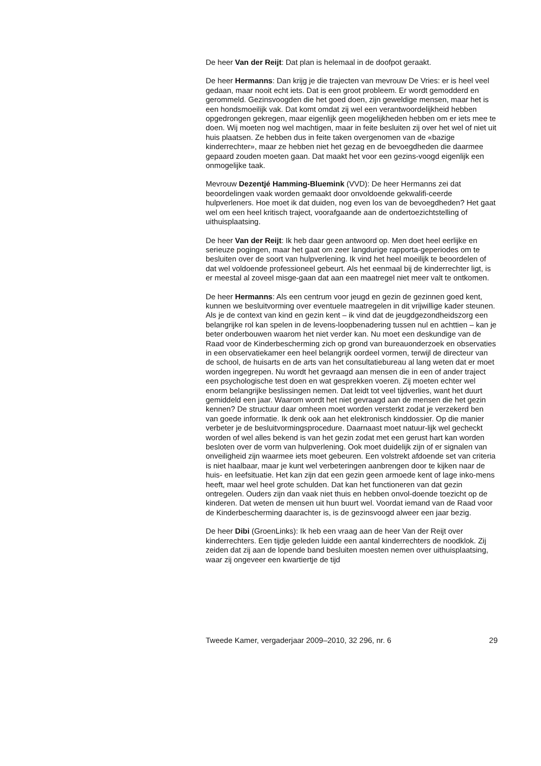De heer Van der Reijt: Dat plan is helemaal in de doofpot geraakt.
De heer Hermanns: Dan krijg je die trajecten van mevrouw De Vries: er is heel veel gedaan, maar nooit echt iets. Dat is een groot probleem. Er wordt gemodderd en gerommeld. Gezinsvoogden die het goed doen, zijn geweldige mensen, maar het is een hondsmoeilijk vak. Dat komt omdat zij wel een verantwoordelijkheid hebben opgedrongen gekregen, maar eigenlijk geen mogelijkheden hebben om er iets mee te doen. Wij moeten nog wel machtigen, maar in feite besluiten zij over het wel of niet uit huis plaatsen. Ze hebben dus in feite taken overgenomen van de «bazige kinderrechter», maar ze hebben niet het gezag en de bevoegdheden die daarmee gepaard zouden moeten gaan. Dat maakt het voor een gezins-voogd eigenlijk een onmogelijke taak.
Mevrouw Dezentjé Hamming-Bluemink (VVD): De heer Hermanns zei dat beoordelingen vaak worden gemaakt door onvoldoende gekwalifi-ceerde hulpverleners. Hoe moet ik dat duiden, nog even los van de bevoegdheden? Het gaat wel om een heel kritisch traject, voorafgaande aan de ondertoezichtstelling of uithuisplaatsing.
De heer Van der Reijt: Ik heb daar geen antwoord op. Men doet heel eerlijke en serieuze pogingen, maar het gaat om zeer langdurige rapporta-geperiodes om te besluiten over de soort van hulpverlening. Ik vind het heel moeilijk te beoordelen of dat wel voldoende professioneel gebeurt. Als het eenmaal bij de kinderrechter ligt, is er meestal al zoveel misge-gaan dat aan een maatregel niet meer valt te ontkomen.
De heer Hermanns: Als een centrum voor jeugd en gezin de gezinnen goed kent, kunnen we besluitvorming over eventuele maatregelen in dit vrijwillige kader steunen. Als je de context van kind en gezin kent – ik vind dat de jeugdgezondheidszorg een belangrijke rol kan spelen in de levens-loopbenadering tussen nul en achttien – kan je beter onderbouwen waarom het niet verder kan. Nu moet een deskundige van de Raad voor de Kinderbescherming zich op grond van bureauonderzoek en observaties in een observatiekamer een heel belangrijk oordeel vormen, terwijl de directeur van de school, de huisarts en de arts van het consultatiebureau al lang weten dat er moet worden ingegrepen. Nu wordt het gevraagd aan mensen die in een of ander traject een psychologische test doen en wat gesprekken voeren. Zij moeten echter wel enorm belangrijke beslissingen nemen. Dat leidt tot veel tijdverlies, want het duurt gemiddeld een jaar. Waarom wordt het niet gevraagd aan de mensen die het gezin kennen? De structuur daar omheen moet worden versterkt zodat je verzekerd ben van goede informatie. Ik denk ook aan het elektronisch kinddossier. Op die manier verbeter je de besluitvormingsprocedure. Daarnaast moet natuur-lijk wel gecheckt worden of wel alles bekend is van het gezin zodat met een gerust hart kan worden besloten over de vorm van hulpverlening. Ook moet duidelijk zijn of er signalen van onveiligheid zijn waarmee iets moet gebeuren. Een volstrekt afdoende set van criteria is niet haalbaar, maar je kunt wel verbeteringen aanbrengen door te kijken naar de huis- en leefsituatie. Het kan zijn dat een gezin geen armoede kent of lage inko-mens heeft, maar wel heel grote schulden. Dat kan het functioneren van dat gezin ontregelen. Ouders zijn dan vaak niet thuis en hebben onvol-doende toezicht op de kinderen. Dat weten de mensen uit hun buurt wel. Voordat iemand van de Raad voor de Kinderbescherming daarachter is, is de gezinsvoogd alweer een jaar bezig.
De heer Dibi (GroenLinks): Ik heb een vraag aan de heer Van der Reijt over kinderrechters. Een tijdje geleden luidde een aantal kinderrechters de noodklok. Zij zeiden dat zij aan de lopende band besluiten moesten nemen over uithuisplaatsing, waar zij ongeveer een kwartiertje de tijd
Tweede Kamer, vergaderjaar 2009–2010, 32 296, nr. 6 29